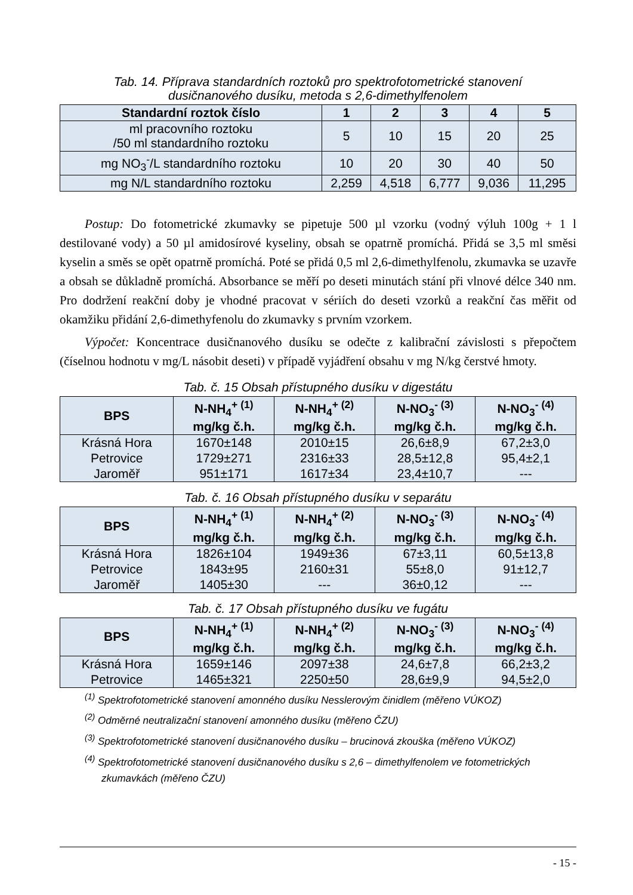Tab. 14. Příprava standardních roztoků pro spektrofotometrické stanovení
dusičnanového dusíku, metoda s 2,6-dimethylfenolem
| Standardní roztok číslo | 1 | 2 | 3 | 4 | 5 |
| --- | --- | --- | --- | --- | --- |
| ml pracovního roztoku /50 ml standardního roztoku | 5 | 10 | 15 | 20 | 25 |
| mg NO<sub>3</sub><sup>-</sup>/L standardního roztoku | 10 | 20 | 30 | 40 | 50 |
| mg N/L standardního roztoku | 2,259 | 4,518 | 6,777 | 9,036 | 11,295 |
Postup: Do fotometrické zkumavky se pipetuje 500 µl vzorku (vodný výluh 100g + 1 l destilované vody) a 50 µl amidosírové kyseliny, obsah se opatrně promíchá. Přidá se 3,5 ml směsi kyselin a směs se opět opatrně promíchá. Poté se přidá 0,5 ml 2,6-dimethylfenolu, zkumavka se uzavře a obsah se důkladně promíchá. Absorbance se měří po deseti minutách stání při vlnové délce 340 nm. Pro dodržení reakční doby je vhodné pracovat v sériích do deseti vzorků a reakční čas měřit od okamžiku přidání 2,6-dimethyfenolu do zkumavky s prvním vzorkem.
Výpočet: Koncentrace dusičnanového dusíku se odečte z kalibrační závislosti s přepočtem (číselnou hodnotu v mg/L násobit deseti) v případě vyjádření obsahu v mg N/kg čerstvé hmoty.
Tab. č. 15 Obsah přístupného dusíku v digestátu
| BPS | N-NH<sub>4</sub><sup>+ (1)</sup> mg/kg č.h. | N-NH<sub>4</sub><sup>+ (2)</sup> mg/kg č.h. | N-NO<sub>3</sub><sup>- (3)</sup> mg/kg č.h. | N-NO<sub>3</sub><sup>- (4)</sup> mg/kg č.h. |
| --- | --- | --- | --- | --- |
| Krásná Hora | 1670±148 | 2010±15 | 26,6±8,9 | 67,2±3,0 |
| Petrovice | 1729±271 | 2316±33 | 28,5±12,8 | 95,4±2,1 |
| Jaroměř | 951±171 | 1617±34 | 23,4±10,7 | --- |
Tab. č. 16 Obsah přístupného dusíku v separátu
| BPS | N-NH<sub>4</sub><sup>+ (1)</sup> mg/kg č.h. | N-NH<sub>4</sub><sup>+ (2)</sup> mg/kg č.h. | N-NO<sub>3</sub><sup>- (3)</sup> mg/kg č.h. | N-NO<sub>3</sub><sup>- (4)</sup> mg/kg č.h. |
| --- | --- | --- | --- | --- |
| Krásná Hora | 1826±104 | 1949±36 | 67±3,11 | 60,5±13,8 |
| Petrovice | 1843±95 | 2160±31 | 55±8,0 | 91±12,7 |
| Jaroměř | 1405±30 | --- | 36±0,12 | --- |
Tab. č. 17 Obsah přístupného dusíku ve fugátu
| BPS | N-NH<sub>4</sub><sup>+ (1)</sup> mg/kg č.h. | N-NH<sub>4</sub><sup>+ (2)</sup> mg/kg č.h. | N-NO<sub>3</sub><sup>- (3)</sup> mg/kg č.h. | N-NO<sub>3</sub><sup>- (4)</sup> mg/kg č.h. |
| --- | --- | --- | --- | --- |
| Krásná Hora | 1659±146 | 2097±38 | 24,6±7,8 | 66,2±3,2 |
| Petrovice | 1465±321 | 2250±50 | 28,6±9,9 | 94,5±2,0 |
<sup>(1)</sup> Spektrofotometrické stanovení amonného dusíku Nesslerovým činidlem (měřeno VÚKOZ)
<sup>(2)</sup> Odměrné neutralizační stanovení amonného dusíku (měřeno ČZU)
<sup>(3)</sup> Spektrofotometrické stanovení dusičnanového dusíku – brucinová zkouška (měřeno VÚKOZ)
<sup>(4)</sup> Spektrofotometrické stanovení dusičnanového dusíku s 2,6 – dimethylfenolem ve fotometrických zkumavkách (měřeno ČZU)
- 15 -